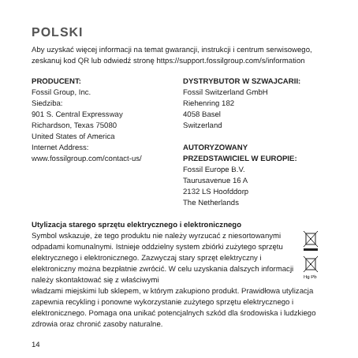POLSKI
Aby uzyskać więcej informacji na temat gwarancji, instrukcji i centrum serwisowego, zeskanuj kod QR lub odwiedź stronę https://support.fossilgroup.com/s/information
PRODUCENT:
Fossil Group, Inc.
Siedziba:
901 S. Central Expressway
Richardson, Texas 75080
United States of America
Internet Address:
www.fossilgroup.com/contact-us/
DYSTRYBUTOR W SZWAJCARII:
Fossil Switzerland GmbH
Riehenring 182
4058 Basel
Switzerland
AUTORYZOWANY
PRZEDSTAWICIEL W EUROPIE:
Fossil Europe B.V.
Taurusavenue 16 A
2132 LS Hoofddorp
The Netherlands
Utylizacja starego sprzętu elektrycznego i elektronicznego
Symbol wskazuje, że tego produktu nie należy wyrzucać z niesortowanymi odpadami komunalnymi. Istnieje oddzielny system zbiórki zużytego sprzętu elektrycznego i elektronicznego. Zazwyczaj stary sprzęt elektryczny i elektroniczny można bezpłatnie zwrócić. W celu uzyskania dalszych informacji należy skontaktować się z właściwymi
Hg Pb
władzami miejskimi lub sklepem, w którym zakupiono produkt. Prawidłowa utylizacja zapewnia recykling i ponowne wykorzystanie zużytego sprzętu elektrycznego i elektronicznego. Pomaga ona unikać potencjalnych szkód dla środowiska i ludzkiego zdrowia oraz chronić zasoby naturalne.
14